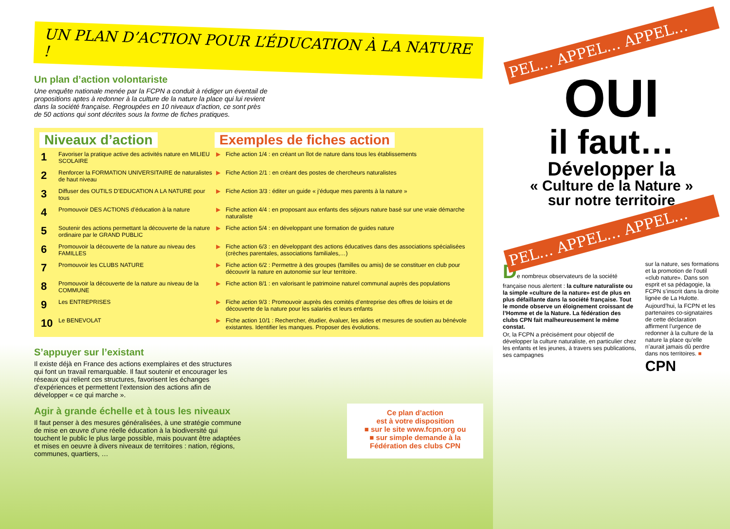UN PLAN D’ACTION POUR L’ÉDUCATION À LA NATURE !
Un plan d’action volontariste
Une enquête nationale menée par la FCPN a conduit à rédiger un éventail de propositions aptes à redonner à la culture de la nature la place qui lui revient dans la société française. Regroupées en 10 niveaux d’action, ce sont près de 50 actions qui sont décrites sous la forme de fiches pratiques.
| Niveaux d’action | | Exemples de fiches action | |
| --- | --- | --- | --- |
| 1 | Favoriser la pratique active des activités nature en MILIEU SCOLAIRE | ▶ | Fiche action 1/4 : en créant un îlot de nature dans tous les établissements |
| 2 | Renforcer la FORMATION UNIVERSITAIRE de naturalistes de haut niveau | ▶ | Fiche Action 2/1 : en créant des postes de chercheurs naturalistes |
| 3 | Diffuser des OUTILS D’EDUCATION A LA NATURE pour tous | ▶ | Fiche Action 3/3 : éditer un guide « j’éduque mes parents à la nature » |
| 4 | Promouvoir DES ACTIONS d’éducation à la nature | ▶ | Fiche action 4/4 : en proposant aux enfants des séjours nature basé sur une vraie démarche naturaliste |
| 5 | Soutenir des actions permettant la découverte de la nature ordinaire par le GRAND PUBLIC | ▶ | Fiche action 5/4 : en développant une formation de guides nature |
| 6 | Promouvoir la découverte de la nature au niveau des FAMILLES | ▶ | Fiche action 6/3 : en développant des actions éducatives dans des associations spécialisées (crèches parentales, associations familiales,…) |
| 7 | Promouvoir les CLUBS NATURE | ▶ | Fiche action 6/2 : Permettre à des groupes (familles ou amis) de se constituer en club pour découvrir la nature en autonomie sur leur territoire. |
| 8 | Promouvoir la découverte de la nature au niveau de la COMMUNE | ▶ | Fiche action 8/1 : en valorisant le patrimoine naturel communal auprès des populations |
| 9 | Les ENTREPRISES | ▶ | Fiche action 9/3 : Promouvoir auprès des comités d’entreprise des offres de loisirs et de découverte de la nature pour les salariés et leurs enfants |
| 10 | Le BENEVOLAT | ▶ | Fiche action 10/1 : Rechercher, étudier, évaluer, les aides et mesures de soutien au bénévole existantes. Identifier les manques. Proposer des évolutions. |
S’appuyer sur l’existant
Il existe déjà en France des actions exemplaires et des structures qui font un travail remarquable. Il faut soutenir et encourager les réseaux qui relient ces structures, favorisent les échanges d’expériences et permettent l’extension des actions afin de développer « ce qui marche ».
Agir à grande échelle et à tous les niveaux
Il faut penser à des mesures généralisées, à une stratégie commune de mise en œuvre d’une réelle éducation à la biodiversité qui touchent le public le plus large possible, mais pouvant être adaptées et mises en oeuvre à divers niveaux de territoires : nation, régions, communes, quartiers, …
Ce plan d’action
est à votre disposition
■ sur le site www.fcpn.org ou
■ sur simple demande à la
Fédération des clubs CPN
PEL… APPEL… APPEL…
OUI
il faut…
Développer la
« Culture de la Nature »
sur notre territoire
PEL… APPEL… APPEL…
De nombreux observateurs de la société française nous alertent : la culture naturaliste ou la simple «culture de la nature» est de plus en plus défaillante dans la société française. Tout le monde observe un éloignement croissant de l’Homme et de la Nature. La fédération des clubs CPN fait malheureusement le même constat.
Or, la FCPN a précisément pour objectif de développer la culture naturaliste, en particulier chez les enfants et les jeunes, à travers ses publications, ses campagnes
sur la nature, ses formations et la promotion de l’outil «club nature». Dans son esprit et sa pédagogie, la FCPN s’inscrit dans la droite lignée de La Hulotte.
Aujourd’hui, la FCPN et les partenaires co-signataires de cette déclaration affirment l’urgence de redonner à la culture de la nature la place qu’elle n’aurait jamais dû perdre dans nos territoires. ■
CPN